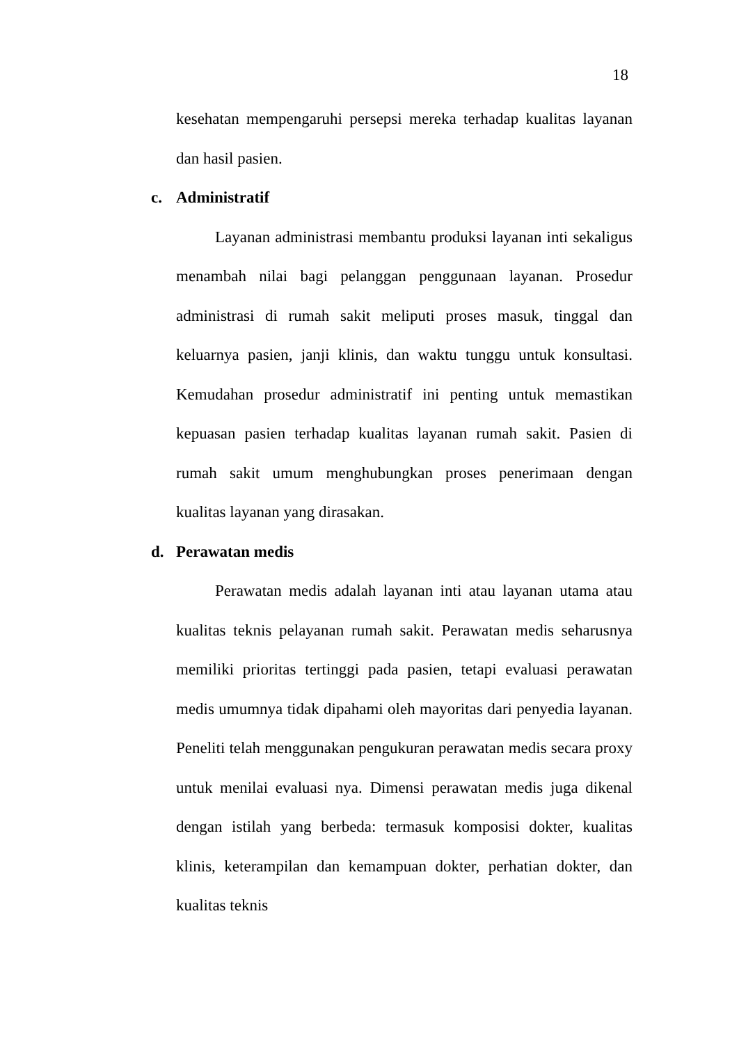18
kesehatan mempengaruhi persepsi mereka terhadap kualitas layanan dan hasil pasien.
c. Administratif
Layanan administrasi membantu produksi layanan inti sekaligus menambah nilai bagi pelanggan penggunaan layanan. Prosedur administrasi di rumah sakit meliputi proses masuk, tinggal dan keluarnya pasien, janji klinis, dan waktu tunggu untuk konsultasi. Kemudahan prosedur administratif ini penting untuk memastikan kepuasan pasien terhadap kualitas layanan rumah sakit. Pasien di rumah sakit umum menghubungkan proses penerimaan dengan kualitas layanan yang dirasakan.
d. Perawatan medis
Perawatan medis adalah layanan inti atau layanan utama atau kualitas teknis pelayanan rumah sakit. Perawatan medis seharusnya memiliki prioritas tertinggi pada pasien, tetapi evaluasi perawatan medis umumnya tidak dipahami oleh mayoritas dari penyedia layanan. Peneliti telah menggunakan pengukuran perawatan medis secara proxy untuk menilai evaluasi nya. Dimensi perawatan medis juga dikenal dengan istilah yang berbeda: termasuk komposisi dokter, kualitas klinis, keterampilan dan kemampuan dokter, perhatian dokter, dan kualitas teknis